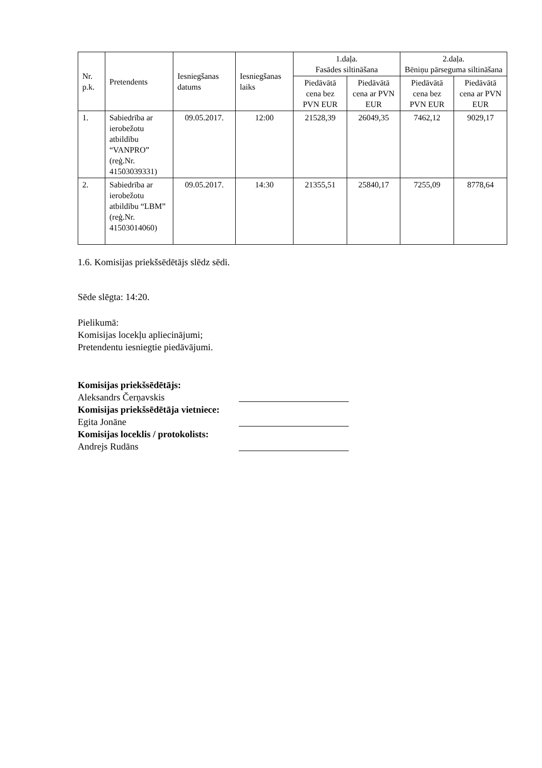| Nr. p.k. | Pretendents | Iesniegšanas datums | Iesniegšanas laiks | 1.daļa. Fasādes siltināšana | | 2.daļa. Bēniņu pārseguma siltināšana | |
| --- | --- | --- | --- | --- | --- | --- | --- |
| | | | | Piedāvātā cena bez PVN EUR | Piedāvātā cena ar PVN EUR | Piedāvātā cena bez PVN EUR | Piedāvātā cena ar PVN EUR |
| 1. | Sabiedrība ar ierobežotu atbildību “VANPRO” (reģ.Nr. 41503039331) | 09.05.2017. | 12:00 | 21528,39 | 26049,35 | 7462,12 | 9029,17 |
| 2. | Sabiedrība ar ierobežotu atbildību “LBM” (reģ.Nr. 41503014060) | 09.05.2017. | 14:30 | 21355,51 | 25840,17 | 7255,09 | 8778,64 |
1.6. Komisijas priekšsēdētājs slēdz sēdi.
Sēde slēgta: 14:20.
Pielikumā:
Komisijas locekļu apliecinājumi;
Pretendentu iesniegtie piedāvājumi.
Komisijas priekšsēdētājs:
Aleksandrs Čerņavskis
Komisijas priekšsēdētāja vietniece:
Egita Jonāne
Komisijas loceklis / protokolists:
Andrejs Rudāns